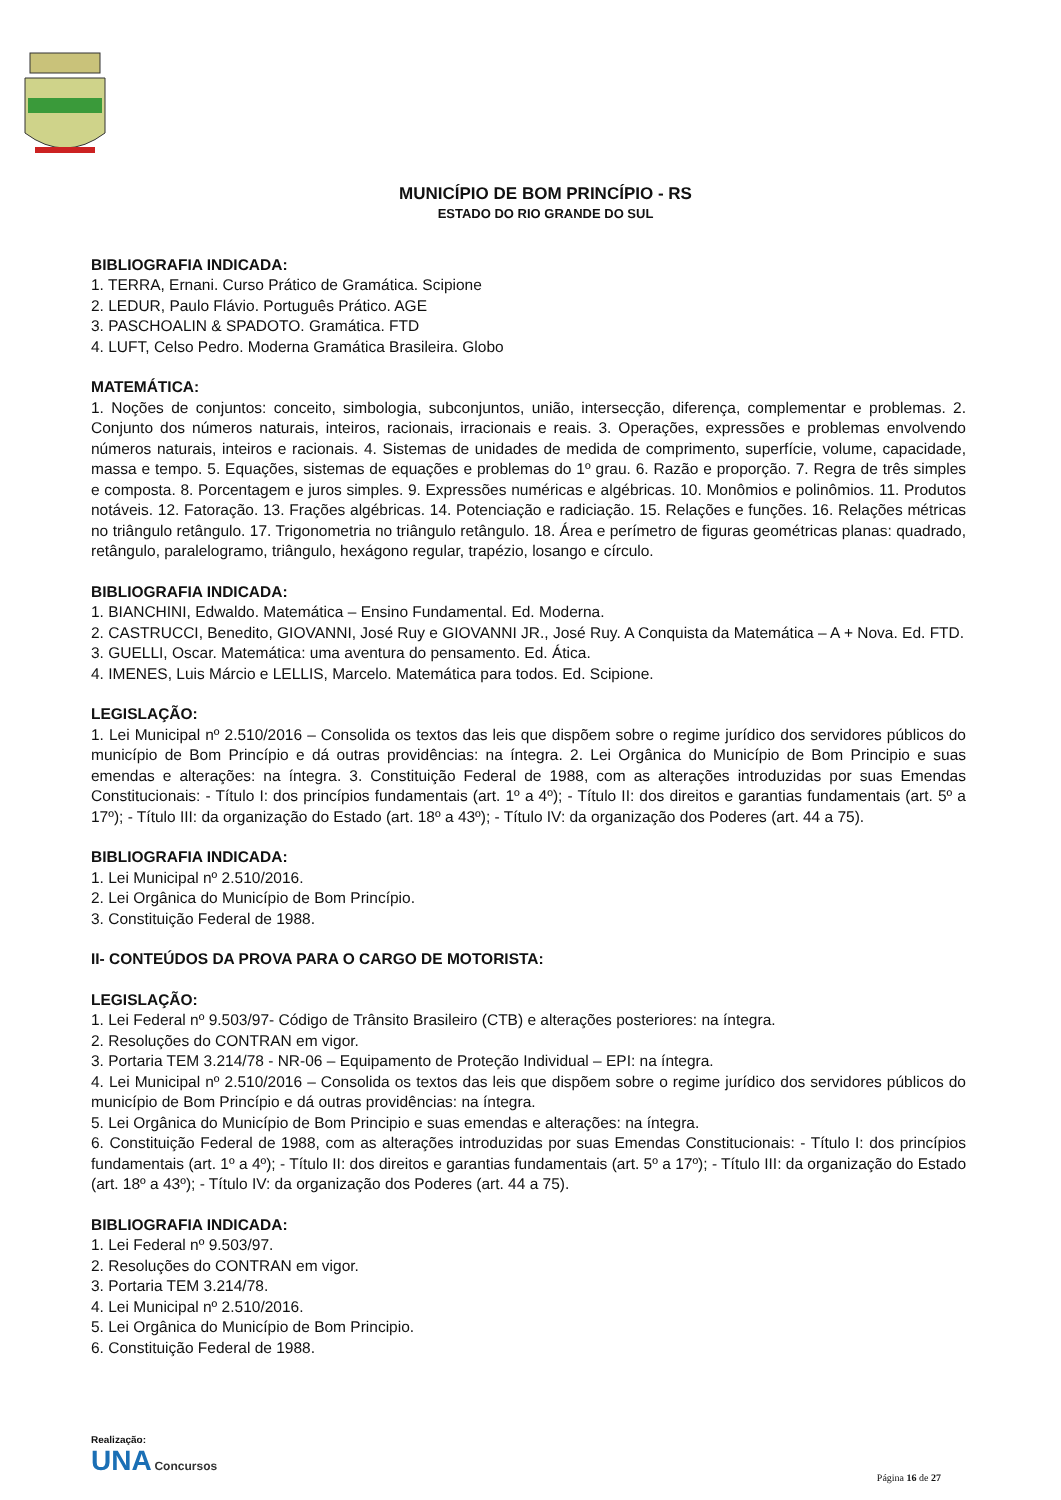MUNICÍPIO DE BOM PRINCÍPIO - RS
ESTADO DO RIO GRANDE DO SUL
BIBLIOGRAFIA INDICADA:
1. TERRA, Ernani. Curso Prático de Gramática. Scipione
2. LEDUR, Paulo Flávio. Português Prático. AGE
3. PASCHOALIN & SPADOTO. Gramática. FTD
4. LUFT, Celso Pedro. Moderna Gramática Brasileira. Globo
MATEMÁTICA:
1. Noções de conjuntos: conceito, simbologia, subconjuntos, união, intersecção, diferença, complementar e problemas. 2. Conjunto dos números naturais, inteiros, racionais, irracionais e reais. 3. Operações, expressões e problemas envolvendo números naturais, inteiros e racionais. 4. Sistemas de unidades de medida de comprimento, superfície, volume, capacidade, massa e tempo. 5. Equações, sistemas de equações e problemas do 1º grau. 6. Razão e proporção. 7. Regra de três simples e composta. 8. Porcentagem e juros simples. 9. Expressões numéricas e algébricas. 10. Monômios e polinômios. 11. Produtos notáveis. 12. Fatoração. 13. Frações algébricas. 14. Potenciação e radiciação. 15. Relações e funções. 16. Relações métricas no triângulo retângulo. 17. Trigonometria no triângulo retângulo. 18. Área e perímetro de figuras geométricas planas: quadrado, retângulo, paralelogramo, triângulo, hexágono regular, trapézio, losango e círculo.
BIBLIOGRAFIA INDICADA:
1. BIANCHINI, Edwaldo. Matemática – Ensino Fundamental. Ed. Moderna.
2. CASTRUCCI, Benedito, GIOVANNI, José Ruy e GIOVANNI JR., José Ruy. A Conquista da Matemática – A + Nova. Ed. FTD.
3. GUELLI, Oscar. Matemática: uma aventura do pensamento. Ed. Ática.
4. IMENES, Luis Márcio e LELLIS, Marcelo. Matemática para todos. Ed. Scipione.
LEGISLAÇÃO:
1. Lei Municipal nº 2.510/2016 – Consolida os textos das leis que dispõem sobre o regime jurídico dos servidores públicos do município de Bom Princípio e dá outras providências: na íntegra. 2. Lei Orgânica do Município de Bom Principio e suas emendas e alterações: na íntegra. 3. Constituição Federal de 1988, com as alterações introduzidas por suas Emendas Constitucionais: - Título I: dos princípios fundamentais (art. 1º a 4º); - Título II: dos direitos e garantias fundamentais (art. 5º a 17º); - Título III: da organização do Estado (art. 18º a 43º); - Título IV: da organização dos Poderes (art. 44 a 75).
BIBLIOGRAFIA INDICADA:
1. Lei Municipal nº 2.510/2016.
2. Lei Orgânica do Município de Bom Princípio.
3. Constituição Federal de 1988.
II- CONTEÚDOS DA PROVA PARA O CARGO DE MOTORISTA:
LEGISLAÇÃO:
1. Lei Federal nº 9.503/97- Código de Trânsito Brasileiro (CTB) e alterações posteriores: na íntegra.
2. Resoluções do CONTRAN em vigor.
3. Portaria TEM 3.214/78 - NR-06 – Equipamento de Proteção Individual – EPI: na íntegra.
4. Lei Municipal nº 2.510/2016 – Consolida os textos das leis que dispõem sobre o regime jurídico dos servidores públicos do município de Bom Princípio e dá outras providências: na íntegra.
5. Lei Orgânica do Município de Bom Principio e suas emendas e alterações: na íntegra.
6. Constituição Federal de 1988, com as alterações introduzidas por suas Emendas Constitucionais: - Título I: dos princípios fundamentais (art. 1º a 4º); - Título II: dos direitos e garantias fundamentais (art. 5º a 17º); - Título III: da organização do Estado (art. 18º a 43º); - Título IV: da organização dos Poderes (art. 44 a 75).
BIBLIOGRAFIA INDICADA:
1. Lei Federal nº 9.503/97.
2. Resoluções do CONTRAN em vigor.
3. Portaria TEM 3.214/78.
4. Lei Municipal nº 2.510/2016.
5. Lei Orgânica do Município de Bom Principio.
6. Constituição Federal de 1988.
Realização:
UNA Concursos
Página 16 de 27